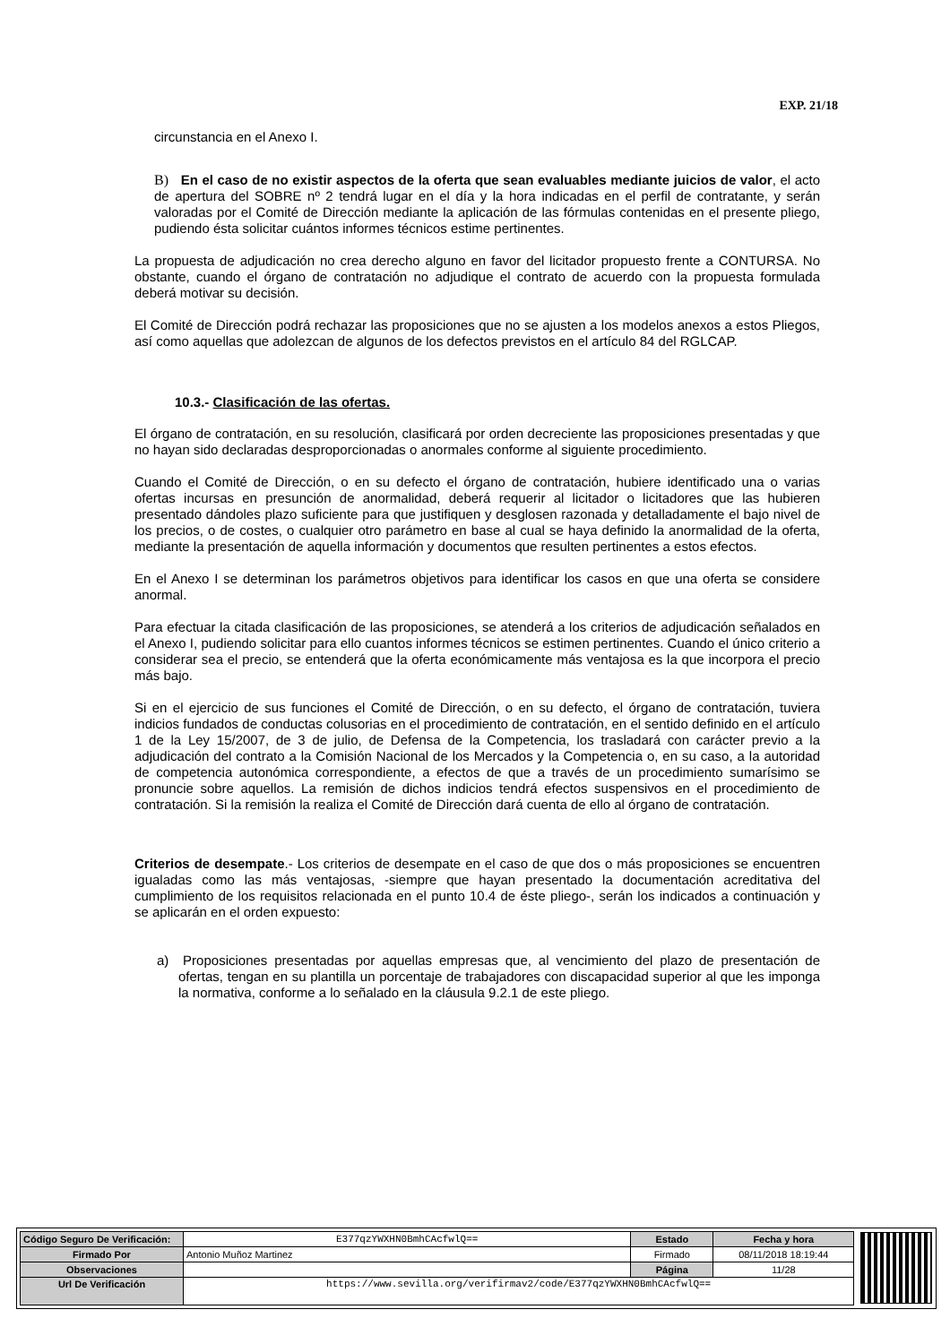EXP. 21/18
circunstancia en el Anexo I.
B) En el caso de no existir aspectos de la oferta que sean evaluables mediante juicios de valor, el acto de apertura del SOBRE nº 2 tendrá lugar en el día y la hora indicadas en el perfil de contratante, y serán valoradas por el Comité de Dirección mediante la aplicación de las fórmulas contenidas en el presente pliego, pudiendo ésta solicitar cuántos informes técnicos estime pertinentes.
La propuesta de adjudicación no crea derecho alguno en favor del licitador propuesto frente a CONTURSA. No obstante, cuando el órgano de contratación no adjudique el contrato de acuerdo con la propuesta formulada deberá motivar su decisión.
El Comité de Dirección podrá rechazar las proposiciones que no se ajusten a los modelos anexos a estos Pliegos, así como aquellas que adolezcan de algunos de los defectos previstos en el artículo 84 del RGLCAP.
10.3.- Clasificación de las ofertas.
El órgano de contratación, en su resolución, clasificará por orden decreciente las proposiciones presentadas y que no hayan sido declaradas desproporcionadas o anormales conforme al siguiente procedimiento.
Cuando el Comité de Dirección, o en su defecto el órgano de contratación, hubiere identificado una o varias ofertas incursas en presunción de anormalidad, deberá requerir al licitador o licitadores que las hubieren presentado dándoles plazo suficiente para que justifiquen y desglosen razonada y detalladamente el bajo nivel de los precios, o de costes, o cualquier otro parámetro en base al cual se haya definido la anormalidad de la oferta, mediante la presentación de aquella información y documentos que resulten pertinentes a estos efectos.
En el Anexo I se determinan los parámetros objetivos para identificar los casos en que una oferta se considere anormal.
Para efectuar la citada clasificación de las proposiciones, se atenderá a los criterios de adjudicación señalados en el Anexo I, pudiendo solicitar para ello cuantos informes técnicos se estimen pertinentes. Cuando el único criterio a considerar sea el precio, se entenderá que la oferta económicamente más ventajosa es la que incorpora el precio más bajo.
Si en el ejercicio de sus funciones el Comité de Dirección, o en su defecto, el órgano de contratación, tuviera indicios fundados de conductas colusorias en el procedimiento de contratación, en el sentido definido en el artículo 1 de la Ley 15/2007, de 3 de julio, de Defensa de la Competencia, los trasladará con carácter previo a la adjudicación del contrato a la Comisión Nacional de los Mercados y la Competencia o, en su caso, a la autoridad de competencia autonómica correspondiente, a efectos de que a través de un procedimiento sumarísimo se pronuncie sobre aquellos. La remisión de dichos indicios tendrá efectos suspensivos en el procedimiento de contratación. Si la remisión la realiza el Comité de Dirección dará cuenta de ello al órgano de contratación.
Criterios de desempate.- Los criterios de desempate en el caso de que dos o más proposiciones se encuentren igualadas como las más ventajosas, -siempre que hayan presentado la documentación acreditativa del cumplimiento de los requisitos relacionada en el punto 10.4 de éste pliego-, serán los indicados a continuación y se aplicarán en el orden expuesto:
a) Proposiciones presentadas por aquellas empresas que, al vencimiento del plazo de presentación de ofertas, tengan en su plantilla un porcentaje de trabajadores con discapacidad superior al que les imponga la normativa, conforme a lo señalado en la cláusula 9.2.1 de este pliego.
| Código Seguro De Verificación: | E377qzYWXHN0BmhCAcfwlQ== | Estado | Fecha y hora |
| Firmado Por | Antonio Muñoz Martinez | Firmado | 08/11/2018 18:19:44 |
| Observaciones | | Página | 11/28 |
| Url De Verificación | https://www.sevilla.org/verifirmav2/code/E377qzYWXHN0BmhCAcfwlQ== | | |